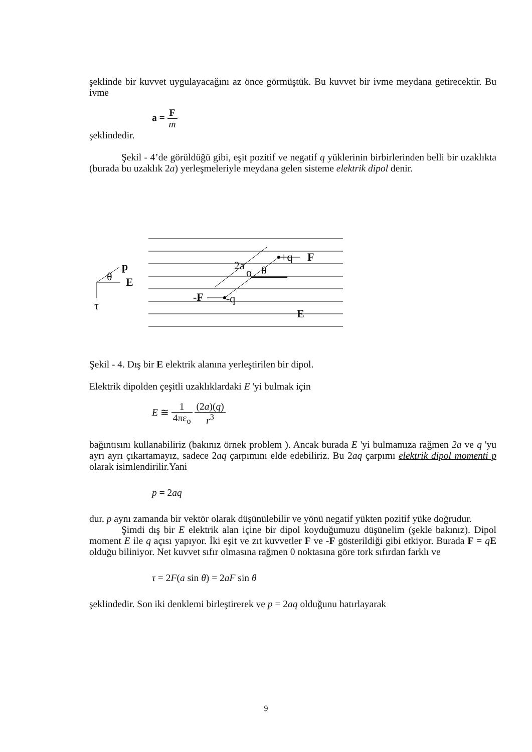şeklinde bir kuvvet uygulayacağını az önce görmüştük. Bu kuvvet bir ivme meydana getirecektir. Bu ivme
a = F m
şeklindedir.
Şekil - 4’de görüldüğü gibi, eşit pozitif ve negatif q yüklerinin birbirlerinden belli bir uzaklıkta (burada bu uzaklık 2a) yerleşmeleriyle meydana gelen sisteme elektrik dipol denir.
p
E
θ
τ
+q
F
o
θ
2a
-F
-q
E
Şekil - 4. Dış bir E elektrik alanına yerleştirilen bir dipol.
Elektrik dipolden çeşitli uzaklıklardaki E 'yi bulmak için
E ≅ 1 4πε<sub>o</sub> (2a)(q) r<sup>3</sup>
bağıntısını kullanabiliriz (bakınız örnek problem ). Ancak burada E 'yi bulmamıza rağmen 2a ve q 'yu ayrı ayrı çıkartamayız, sadece 2aq çarpımını elde edebiliriz. Bu 2aq çarpımı elektrik dipol momenti p olarak isimlendirilir.Yani
p = 2aq
dur. p aynı zamanda bir vektör olarak düşünülebilir ve yönü negatif yükten pozitif yüke doğrudur.
Şimdi dış bir E elektrik alan içine bir dipol koyduğumuzu düşünelim (şekle bakınız). Dipol moment E ile q açısı yapıyor. İki eşit ve zıt kuvvetler F ve -F gösterildiği gibi etkiyor. Burada F = qE olduğu biliniyor. Net kuvvet sıfır olmasına rağmen 0 noktasına göre tork sıfırdan farklı ve
τ = 2F(a sin θ) = 2aF sin θ
şeklindedir. Son iki denklemi birleştirerek ve p = 2aq olduğunu hatırlayarak
9